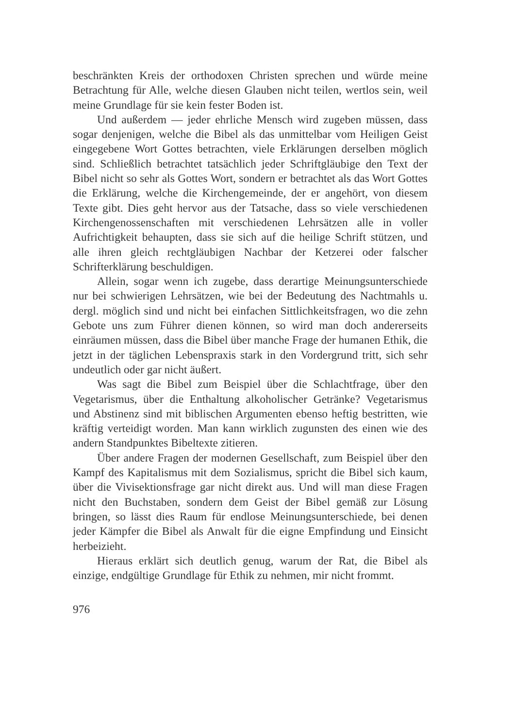beschränkten Kreis der orthodoxen Christen sprechen und würde meine Betrachtung für Alle, welche diesen Glauben nicht teilen, wertlos sein, weil meine Grundlage für sie kein fester Boden ist.
Und außerdem — jeder ehrliche Mensch wird zugeben müssen, dass sogar denjenigen, welche die Bibel als das unmittelbar vom Heiligen Geist eingegebene Wort Gottes betrachten, viele Erklärungen derselben möglich sind. Schließlich betrachtet tatsächlich jeder Schriftgläubige den Text der Bibel nicht so sehr als Gottes Wort, sondern er betrachtet als das Wort Gottes die Erklärung, welche die Kirchengemeinde, der er angehört, von diesem Texte gibt. Dies geht hervor aus der Tatsache, dass so viele verschiedenen Kirchengenossenschaften mit verschiedenen Lehrsätzen alle in voller Aufrichtigkeit behaupten, dass sie sich auf die heilige Schrift stützen, und alle ihren gleich rechtgläubigen Nachbar der Ketzerei oder falscher Schrifterklärung beschuldigen.
Allein, sogar wenn ich zugebe, dass derartige Meinungsunterschiede nur bei schwierigen Lehrsätzen, wie bei der Bedeutung des Nachtmahls u. dergl. möglich sind und nicht bei einfachen Sittlichkeitsfragen, wo die zehn Gebote uns zum Führer dienen können, so wird man doch andererseits einräumen müssen, dass die Bibel über manche Frage der humanen Ethik, die jetzt in der täglichen Lebenspraxis stark in den Vordergrund tritt, sich sehr undeutlich oder gar nicht äußert.
Was sagt die Bibel zum Beispiel über die Schlachtfrage, über den Vegetarismus, über die Enthaltung alkoholischer Getränke? Vegetarismus und Abstinenz sind mit biblischen Argumenten ebenso heftig bestritten, wie kräftig verteidigt worden. Man kann wirklich zugunsten des einen wie des andern Standpunktes Bibeltexte zitieren.
Über andere Fragen der modernen Gesellschaft, zum Beispiel über den Kampf des Kapitalismus mit dem Sozialismus, spricht die Bibel sich kaum, über die Vivisektionsfrage gar nicht direkt aus. Und will man diese Fragen nicht den Buchstaben, sondern dem Geist der Bibel gemäß zur Lösung bringen, so lässt dies Raum für endlose Meinungsunterschiede, bei denen jeder Kämpfer die Bibel als Anwalt für die eigne Empfindung und Einsicht herbeizieht.
Hieraus erklärt sich deutlich genug, warum der Rat, die Bibel als einzige, endgültige Grundlage für Ethik zu nehmen, mir nicht frommt.
976